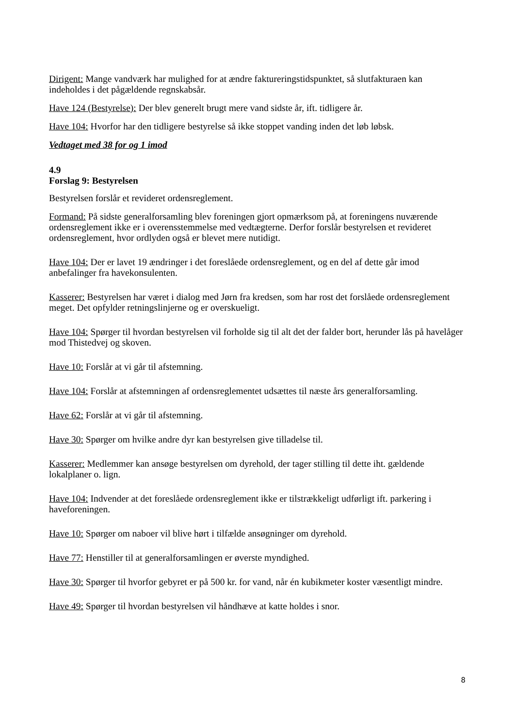Dirigent: Mange vandværk har mulighed for at ændre faktureringstidspunktet, så slutfakturaen kan indeholdes i det pågældende regnskabsår.
Have 124 (Bestyrelse): Der blev generelt brugt mere vand sidste år, ift. tidligere år.
Have 104: Hvorfor har den tidligere bestyrelse så ikke stoppet vanding inden det løb løbsk.
Vedtaget med 38 for og 1 imod
4.9
Forslag 9: Bestyrelsen
Bestyrelsen forslår et revideret ordensreglement.
Formand: På sidste generalforsamling blev foreningen gjort opmærksom på, at foreningens nuværende ordensreglement ikke er i overensstemmelse med vedtægterne. Derfor forslår bestyrelsen et revideret ordensreglement, hvor ordlyden også er blevet mere nutidigt.
Have 104: Der er lavet 19 ændringer i det foreslåede ordensreglement, og en del af dette går imod anbefalinger fra havekonsulenten.
Kasserer: Bestyrelsen har været i dialog med Jørn fra kredsen, som har rost det forslåede ordensreglement meget. Det opfylder retningslinjerne og er overskueligt.
Have 104: Spørger til hvordan bestyrelsen vil forholde sig til alt det der falder bort, herunder lås på havelåger mod Thistedvej og skoven.
Have 10: Forslår at vi går til afstemning.
Have 104: Forslår at afstemningen af ordensreglementet udsættes til næste års generalforsamling.
Have 62: Forslår at vi går til afstemning.
Have 30: Spørger om hvilke andre dyr kan bestyrelsen give tilladelse til.
Kasserer: Medlemmer kan ansøge bestyrelsen om dyrehold, der tager stilling til dette iht. gældende lokalplaner o. lign.
Have 104: Indvender at det foreslåede ordensreglement ikke er tilstrækkeligt udførligt ift. parkering i haveforeningen.
Have 10: Spørger om naboer vil blive hørt i tilfælde ansøgninger om dyrehold.
Have 77: Henstiller til at generalforsamlingen er øverste myndighed.
Have 30: Spørger til hvorfor gebyret er på 500 kr. for vand, når én kubikmeter koster væsentligt mindre.
Have 49: Spørger til hvordan bestyrelsen vil håndhæve at katte holdes i snor.
8